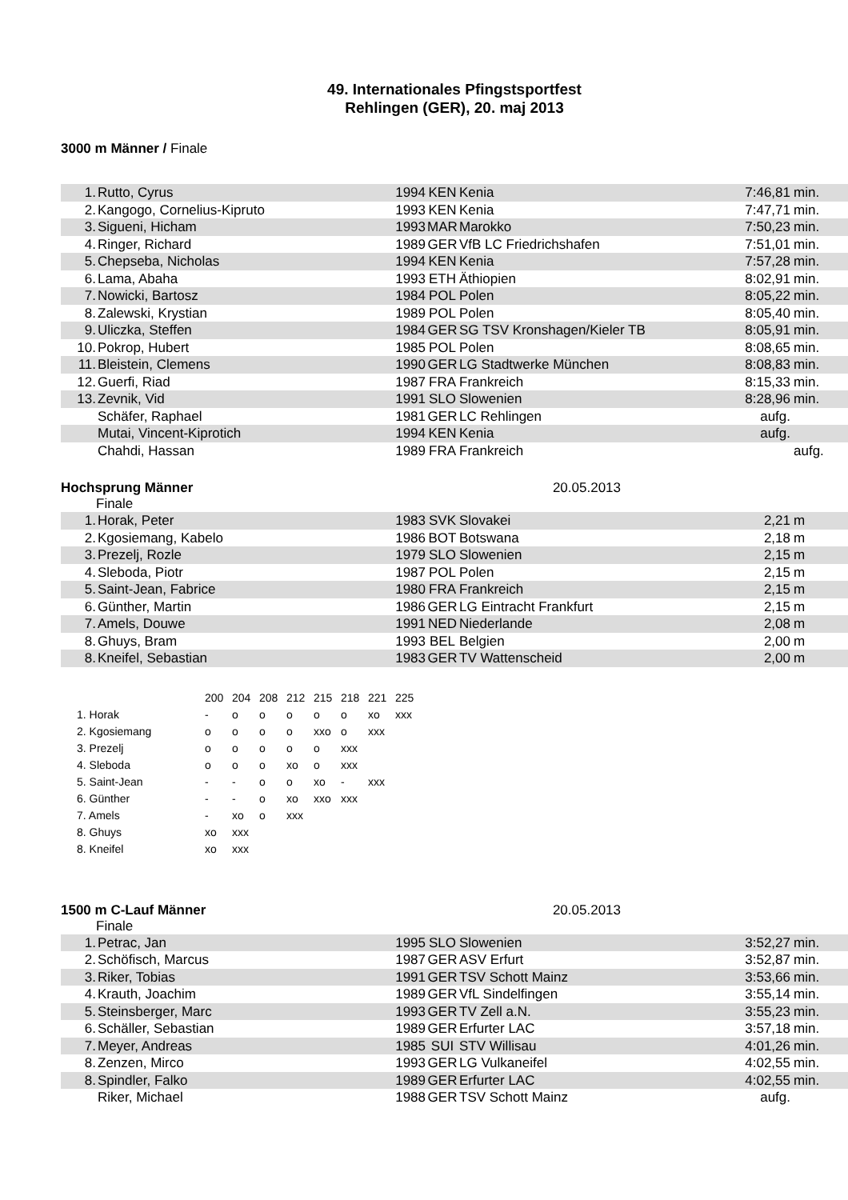49. Internationales Pfingstsportfest
Rehlingen (GER), 20. maj 2013
3000 m Männer / Finale
| 1. | Rutto, Cyrus | 1994 | KEN | Kenia | 7:46,81 | min. |
| 2. | Kangogo, Cornelius-Kipruto | 1993 | KEN | Kenia | 7:47,71 | min. |
| 3. | Sigueni, Hicham | 1993 | MAR | Marokko | 7:50,23 | min. |
| 4. | Ringer, Richard | 1989 | GER | VfB LC Friedrichshafen | 7:51,01 | min. |
| 5. | Chepseba, Nicholas | 1994 | KEN | Kenia | 7:57,28 | min. |
| 6. | Lama, Abaha | 1993 | ETH | Äthiopien | 8:02,91 | min. |
| 7. | Nowicki, Bartosz | 1984 | POL | Polen | 8:05,22 | min. |
| 8. | Zalewski, Krystian | 1989 | POL | Polen | 8:05,40 | min. |
| 9. | Uliczka, Steffen | 1984 | GER | SG TSV Kronshagen/Kieler TB | 8:05,91 | min. |
| 10. | Pokrop, Hubert | 1985 | POL | Polen | 8:08,65 | min. |
| 11. | Bleistein, Clemens | 1990 | GER | LG Stadtwerke München | 8:08,83 | min. |
| 12. | Guerfi, Riad | 1987 | FRA | Frankreich | 8:15,33 | min. |
| 13. | Zevnik, Vid | 1991 | SLO | Slowenien | 8:28,96 | min. |
| | Schäfer, Raphael | 1981 | GER | LC Rehlingen | aufg. | |
| | Mutai, Vincent-Kiprotich | 1994 | KEN | Kenia | aufg. | |
| | Chahdi, Hassan | 1989 | FRA | Frankreich | | aufg. |
Hochsprung Männer 20.05.2013
Finale
| 1. | Horak, Peter | 1983 | SVK | Slovakei | 2,21 | m |
| 2. | Kgosiemang, Kabelo | 1986 | BOT | Botswana | 2,18 | m |
| 3. | Prezelj, Rozle | 1979 | SLO | Slowenien | 2,15 | m |
| 4. | Sleboda, Piotr | 1987 | POL | Polen | 2,15 | m |
| 5. | Saint-Jean, Fabrice | 1980 | FRA | Frankreich | 2,15 | m |
| 6. | Günther, Martin | 1986 | GER | LG Eintracht Frankfurt | 2,15 | m |
| 7. | Amels, Douwe | 1991 | NED | Niederlande | 2,08 | m |
| 8. | Ghuys, Bram | 1993 | BEL | Belgien | 2,00 | m |
| 8. | Kneifel, Sebastian | 1983 | GER | TV Wattenscheid | 2,00 | m |
| | 200 | 204 | 208 | 212 | 215 | 218 | 221 | 225 |
| --- | --- | --- | --- | --- | --- | --- | --- | --- |
| 1. Horak | - | o | o | o | o | o | xo | xxx |
| 2. Kgosiemang | o | o | o | o | xxo | o | xxx | |
| 3. Prezelj | o | o | o | o | o | xxx | | |
| 4. Sleboda | o | o | o | xo | o | xxx | | |
| 5. Saint-Jean | - | - | o | o | xo | - | xxx | |
| 6. Günther | - | - | o | xo | xxo | xxx | | |
| 7. Amels | - | xo | o | xxx | | | | |
| 8. Ghuys | xo | xxx | | | | | | |
| 8. Kneifel | xo | xxx | | | | | | |
1500 m C-Lauf Männer 20.05.2013
Finale
| 1. | Petrac, Jan | 1995 | SLO | Slowenien | 3:52,27 | min. |
| 2. | Schöfisch, Marcus | 1987 | GER | ASV Erfurt | 3:52,87 | min. |
| 3. | Riker, Tobias | 1991 | GER | TSV Schott Mainz | 3:53,66 | min. |
| 4. | Krauth, Joachim | 1989 | GER | VfL Sindelfingen | 3:55,14 | min. |
| 5. | Steinsberger, Marc | 1993 | GER | TV Zell a.N. | 3:55,23 | min. |
| 6. | Schäller, Sebastian | 1989 | GER | Erfurter LAC | 3:57,18 | min. |
| 7. | Meyer, Andreas | 1985 | SUI | STV Willisau | 4:01,26 | min. |
| 8. | Zenzen, Mirco | 1993 | GER | LG Vulkaneifel | 4:02,55 | min. |
| 8. | Spindler, Falko | 1989 | GER | Erfurter LAC | 4:02,55 | min. |
| | Riker, Michael | 1988 | GER | TSV Schott Mainz | aufg. | |